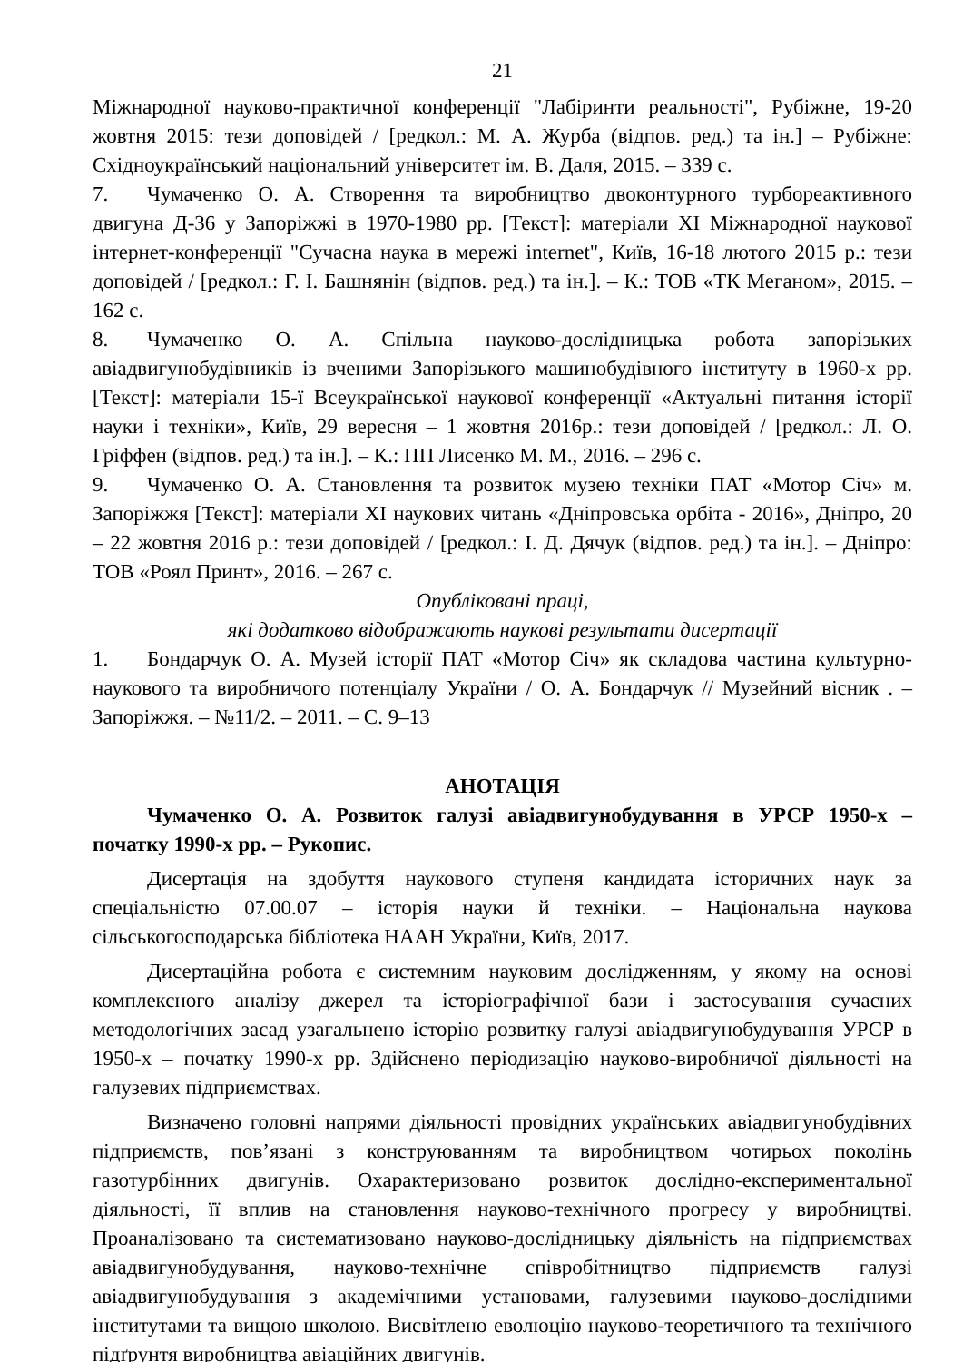21
Міжнародної науково-практичної конференції "Лабіринти реальності", Рубіжне, 19-20 жовтня 2015: тези доповідей / [редкол.: М. А. Журба (відпов. ред.) та ін.] – Рубіжне: Східноукраїнський національний університет ім. В. Даля, 2015. – 339 с.
7. Чумаченко О. А. Створення та виробництво двоконтурного турбореактивного двигуна Д-36 у Запоріжжі в 1970-1980 рр. [Текст]: матеріали XI Міжнародної наукової інтернет-конференції "Сучасна наука в мережі internet", Київ, 16-18 лютого 2015 р.: тези доповідей / [редкол.: Г. І. Башнянін (відпов. ред.) та ін.]. – К.: ТОВ «ТК Меганом», 2015. – 162 с.
8. Чумаченко О. А. Спільна науково-дослідницька робота запорізьких авіадвигунобудівників із вченими Запорізького машинобудівного інституту в 1960-х рр. [Текст]: матеріали 15-ї Всеукраїнської наукової конференції «Актуальні питання історії науки і техніки», Київ, 29 вересня – 1 жовтня 2016р.: тези доповідей / [редкол.: Л. О. Гріффен (відпов. ред.) та ін.]. – К.: ПП Лисенко М. М., 2016. – 296 с.
9. Чумаченко О. А. Становлення та розвиток музею техніки ПАТ «Мотор Січ» м. Запоріжжя [Текст]: матеріали XI наукових читань «Дніпровська орбіта - 2016», Дніпро, 20 – 22 жовтня 2016 р.: тези доповідей / [редкол.: І. Д. Дячук (відпов. ред.) та ін.]. – Дніпро: ТОВ «Роял Принт», 2016. – 267 с.
Опубліковані праці,
які додатково відображають наукові результати дисертації
1. Бондарчук О. А. Музей історії ПАТ «Мотор Січ» як складова частина культурно-наукового та виробничого потенціалу України / О. А. Бондарчук // Музейний вісник . – Запоріжжя. – №11/2. – 2011. – С. 9–13
АНОТАЦІЯ
Чумаченко О. А. Розвиток галузі авіадвигунобудування в УРСР 1950-х – початку 1990-х рр. – Рукопис.
Дисертація на здобуття наукового ступеня кандидата історичних наук за спеціальністю 07.00.07 – історія науки й техніки. – Національна наукова сільськогосподарська бібліотека НААН України, Київ, 2017.
Дисертаційна робота є системним науковим дослідженням, у якому на основі комплексного аналізу джерел та історіографічної бази і застосування сучасних методологічних засад узагальнено історію розвитку галузі авіадвигунобудування УРСР в 1950-х – початку 1990-х рр. Здійснено періодизацію науково-виробничої діяльності на галузевих підприємствах.
Визначено головні напрями діяльності провідних українських авіадвигунобудівних підприємств, пов’язані з конструюванням та виробництвом чотирьох поколінь газотурбінних двигунів. Охарактеризовано розвиток дослідно-експериментальної діяльності, її вплив на становлення науково-технічного прогресу у виробництві. Проаналізовано та систематизовано науково-дослідницьку діяльність на підприємствах авіадвигунобудування, науково-технічне співробітництво підприємств галузі авіадвигунобудування з академічними установами, галузевими науково-дослідними інститутами та вищою школою. Висвітлено еволюцію науково-теоретичного та технічного підґрунтя виробництва авіаційних двигунів.